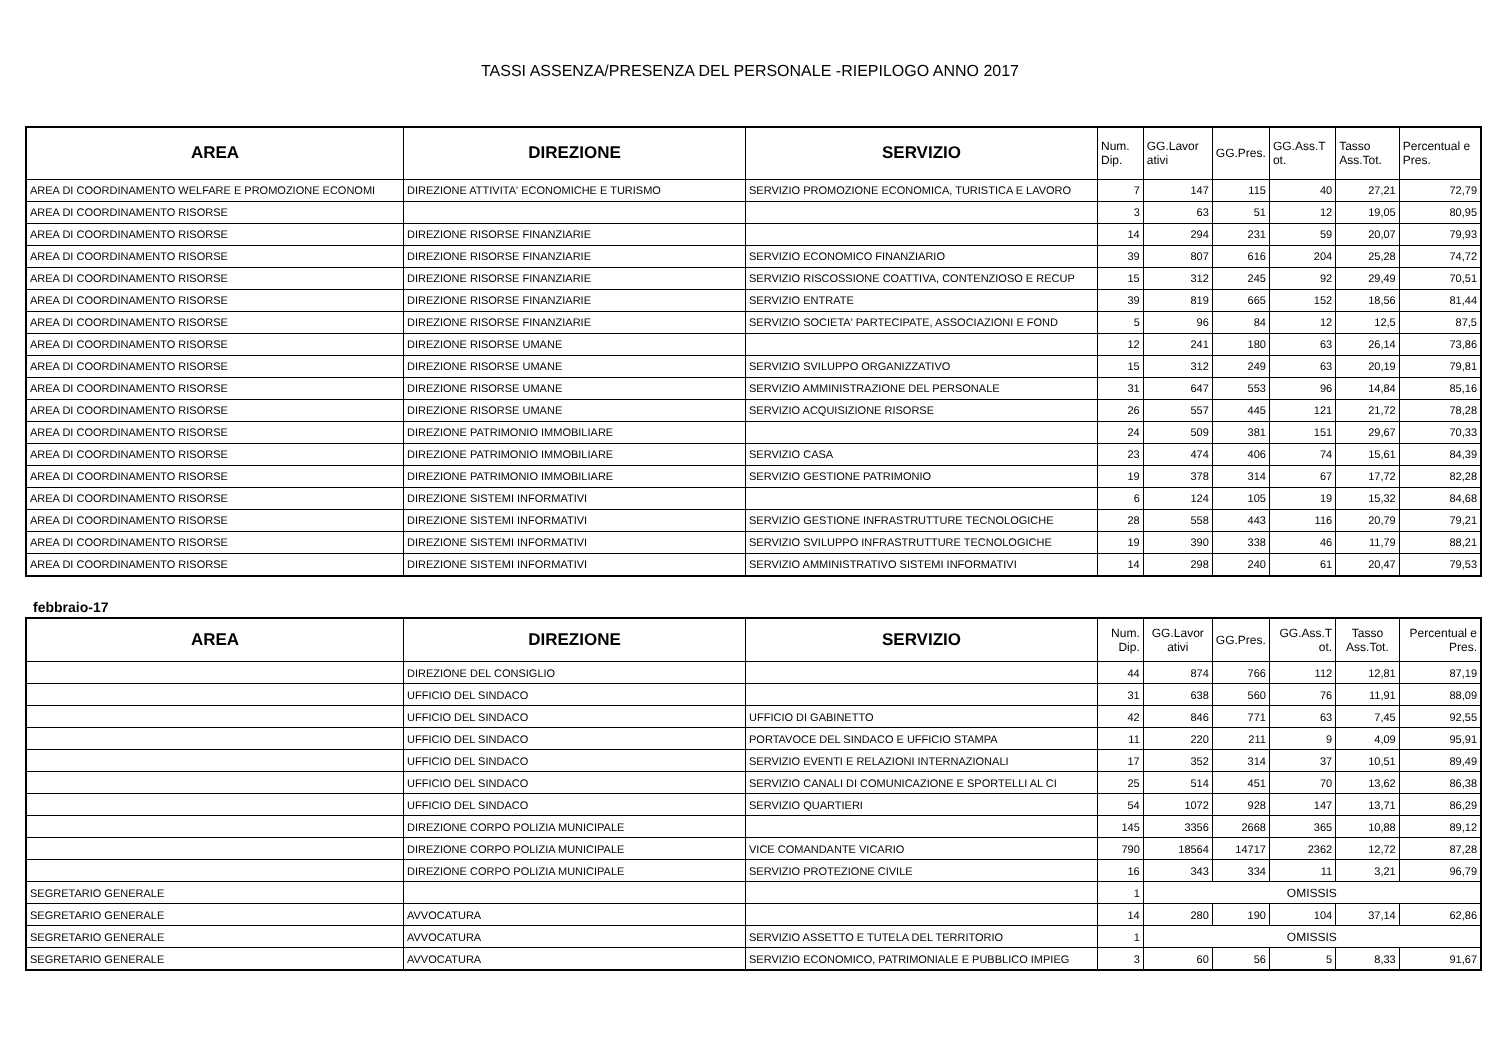TASSI ASSENZA/PRESENZA DEL PERSONALE -RIEPILOGO ANNO 2017
| AREA | DIREZIONE | SERVIZIO | Num. Dip. | GG.Lavor ativi | GG.Pres. | GG.Ass.T ot. | Tasso Ass.Tot. | Percentual e Pres. |
| --- | --- | --- | --- | --- | --- | --- | --- | --- |
| AREA DI COORDINAMENTO WELFARE E PROMOZIONE ECONOMI | DIREZIONE ATTIVITA' ECONOMICHE E TURISMO | SERVIZIO PROMOZIONE ECONOMICA, TURISTICA E LAVORO | 7 | 147 | 115 | 40 | 27,21 | 72,79 |
| AREA DI COORDINAMENTO RISORSE | | | 3 | 63 | 51 | 12 | 19,05 | 80,95 |
| AREA DI COORDINAMENTO RISORSE | DIREZIONE RISORSE FINANZIARIE | | 14 | 294 | 231 | 59 | 20,07 | 79,93 |
| AREA DI COORDINAMENTO RISORSE | DIREZIONE RISORSE FINANZIARIE | SERVIZIO ECONOMICO FINANZIARIO | 39 | 807 | 616 | 204 | 25,28 | 74,72 |
| AREA DI COORDINAMENTO RISORSE | DIREZIONE RISORSE FINANZIARIE | SERVIZIO RISCOSSIONE COATTIVA, CONTENZIOSO E RECUP | 15 | 312 | 245 | 92 | 29,49 | 70,51 |
| AREA DI COORDINAMENTO RISORSE | DIREZIONE RISORSE FINANZIARIE | SERVIZIO ENTRATE | 39 | 819 | 665 | 152 | 18,56 | 81,44 |
| AREA DI COORDINAMENTO RISORSE | DIREZIONE RISORSE FINANZIARIE | SERVIZIO SOCIETA' PARTECIPATE, ASSOCIAZIONI E FOND | 5 | 96 | 84 | 12 | 12,5 | 87,5 |
| AREA DI COORDINAMENTO RISORSE | DIREZIONE RISORSE UMANE | | 12 | 241 | 180 | 63 | 26,14 | 73,86 |
| AREA DI COORDINAMENTO RISORSE | DIREZIONE RISORSE UMANE | SERVIZIO SVILUPPO ORGANIZZATIVO | 15 | 312 | 249 | 63 | 20,19 | 79,81 |
| AREA DI COORDINAMENTO RISORSE | DIREZIONE RISORSE UMANE | SERVIZIO AMMINISTRAZIONE DEL PERSONALE | 31 | 647 | 553 | 96 | 14,84 | 85,16 |
| AREA DI COORDINAMENTO RISORSE | DIREZIONE RISORSE UMANE | SERVIZIO ACQUISIZIONE RISORSE | 26 | 557 | 445 | 121 | 21,72 | 78,28 |
| AREA DI COORDINAMENTO RISORSE | DIREZIONE PATRIMONIO IMMOBILIARE | | 24 | 509 | 381 | 151 | 29,67 | 70,33 |
| AREA DI COORDINAMENTO RISORSE | DIREZIONE PATRIMONIO IMMOBILIARE | SERVIZIO CASA | 23 | 474 | 406 | 74 | 15,61 | 84,39 |
| AREA DI COORDINAMENTO RISORSE | DIREZIONE PATRIMONIO IMMOBILIARE | SERVIZIO GESTIONE PATRIMONIO | 19 | 378 | 314 | 67 | 17,72 | 82,28 |
| AREA DI COORDINAMENTO RISORSE | DIREZIONE SISTEMI INFORMATIVI | | 6 | 124 | 105 | 19 | 15,32 | 84,68 |
| AREA DI COORDINAMENTO RISORSE | DIREZIONE SISTEMI INFORMATIVI | SERVIZIO GESTIONE INFRASTRUTTURE TECNOLOGICHE | 28 | 558 | 443 | 116 | 20,79 | 79,21 |
| AREA DI COORDINAMENTO RISORSE | DIREZIONE SISTEMI INFORMATIVI | SERVIZIO SVILUPPO INFRASTRUTTURE TECNOLOGICHE | 19 | 390 | 338 | 46 | 11,79 | 88,21 |
| AREA DI COORDINAMENTO RISORSE | DIREZIONE SISTEMI INFORMATIVI | SERVIZIO AMMINISTRATIVO SISTEMI INFORMATIVI | 14 | 298 | 240 | 61 | 20,47 | 79,53 |
febbraio-17
| AREA | DIREZIONE | SERVIZIO | Num. Dip. | GG.Lavor ativi | GG.Pres. | GG.Ass.T ot. | Tasso Ass.Tot. | Percentual e Pres. |
| --- | --- | --- | --- | --- | --- | --- | --- | --- |
| | DIREZIONE DEL CONSIGLIO | | 44 | 874 | 766 | 112 | 12,81 | 87,19 |
| | UFFICIO DEL SINDACO | | 31 | 638 | 560 | 76 | 11,91 | 88,09 |
| | UFFICIO DEL SINDACO | UFFICIO DI GABINETTO | 42 | 846 | 771 | 63 | 7,45 | 92,55 |
| | UFFICIO DEL SINDACO | PORTAVOCE DEL SINDACO E UFFICIO STAMPA | 11 | 220 | 211 | 9 | 4,09 | 95,91 |
| | UFFICIO DEL SINDACO | SERVIZIO EVENTI E RELAZIONI INTERNAZIONALI | 17 | 352 | 314 | 37 | 10,51 | 89,49 |
| | UFFICIO DEL SINDACO | SERVIZIO CANALI DI COMUNICAZIONE E SPORTELLI AL CI | 25 | 514 | 451 | 70 | 13,62 | 86,38 |
| | UFFICIO DEL SINDACO | SERVIZIO QUARTIERI | 54 | 1072 | 928 | 147 | 13,71 | 86,29 |
| | DIREZIONE CORPO POLIZIA MUNICIPALE | | 145 | 3356 | 2668 | 365 | 10,88 | 89,12 |
| | DIREZIONE CORPO POLIZIA MUNICIPALE | VICE COMANDANTE VICARIO | 790 | 18564 | 14717 | 2362 | 12,72 | 87,28 |
| | DIREZIONE CORPO POLIZIA MUNICIPALE | SERVIZIO PROTEZIONE CIVILE | 16 | 343 | 334 | 11 | 3,21 | 96,79 |
| SEGRETARIO GENERALE | | | 1 | OMISSIS | | | | |
| SEGRETARIO GENERALE | AVVOCATURA | | 14 | 280 | 190 | 104 | 37,14 | 62,86 |
| SEGRETARIO GENERALE | AVVOCATURA | SERVIZIO ASSETTO E TUTELA DEL TERRITORIO | 1 | OMISSIS | | | | |
| SEGRETARIO GENERALE | AVVOCATURA | SERVIZIO ECONOMICO, PATRIMONIALE E PUBBLICO IMPIEG | 3 | 60 | 56 | 5 | 8,33 | 91,67 |